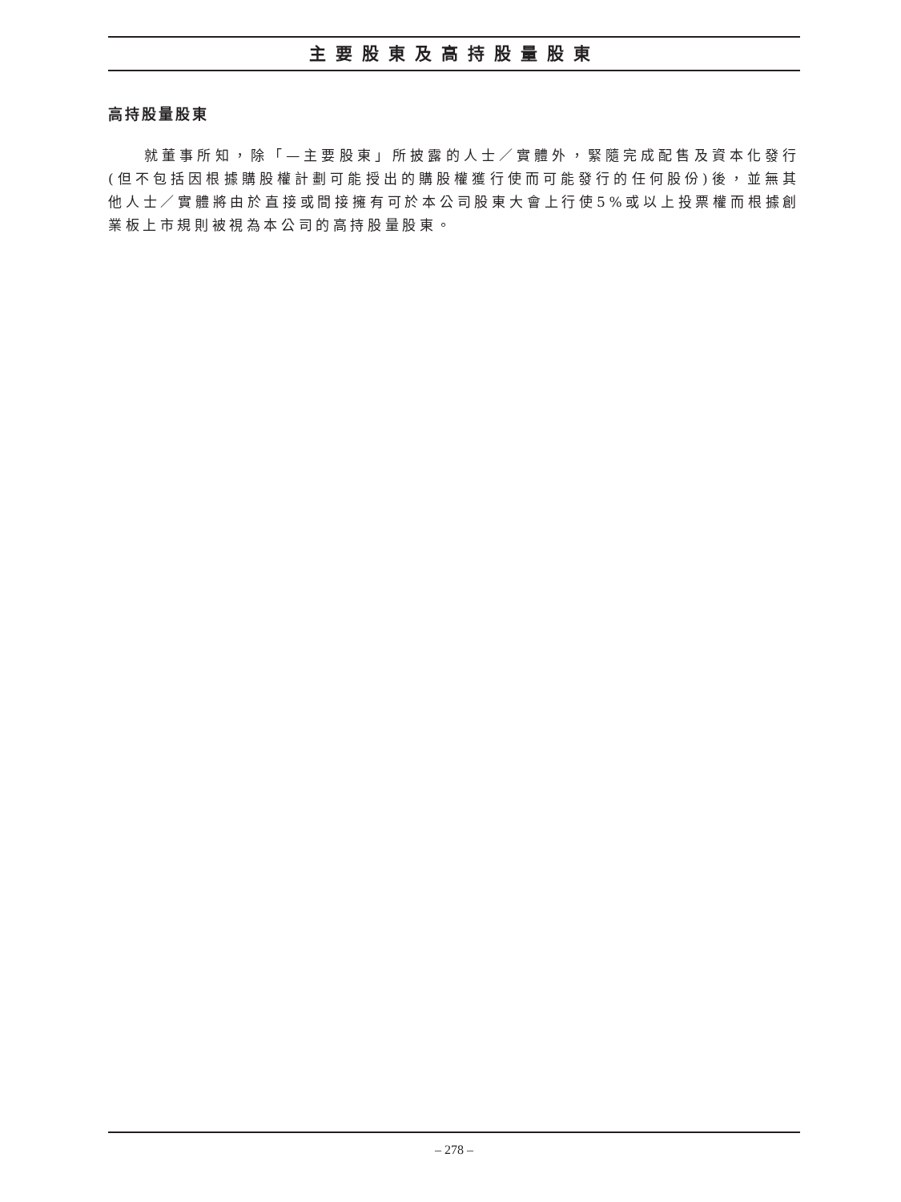主要股東及高持股量股東
高持股量股東
就董事所知，除「—主要股東」所披露的人士／實體外，緊隨完成配售及資本化發行(但不包括因根據購股權計劃可能授出的購股權獲行使而可能發行的任何股份)後，並無其他人士／實體將由於直接或間接擁有可於本公司股東大會上行使5%或以上投票權而根據創業板上市規則被視為本公司的高持股量股東。
– 278 –